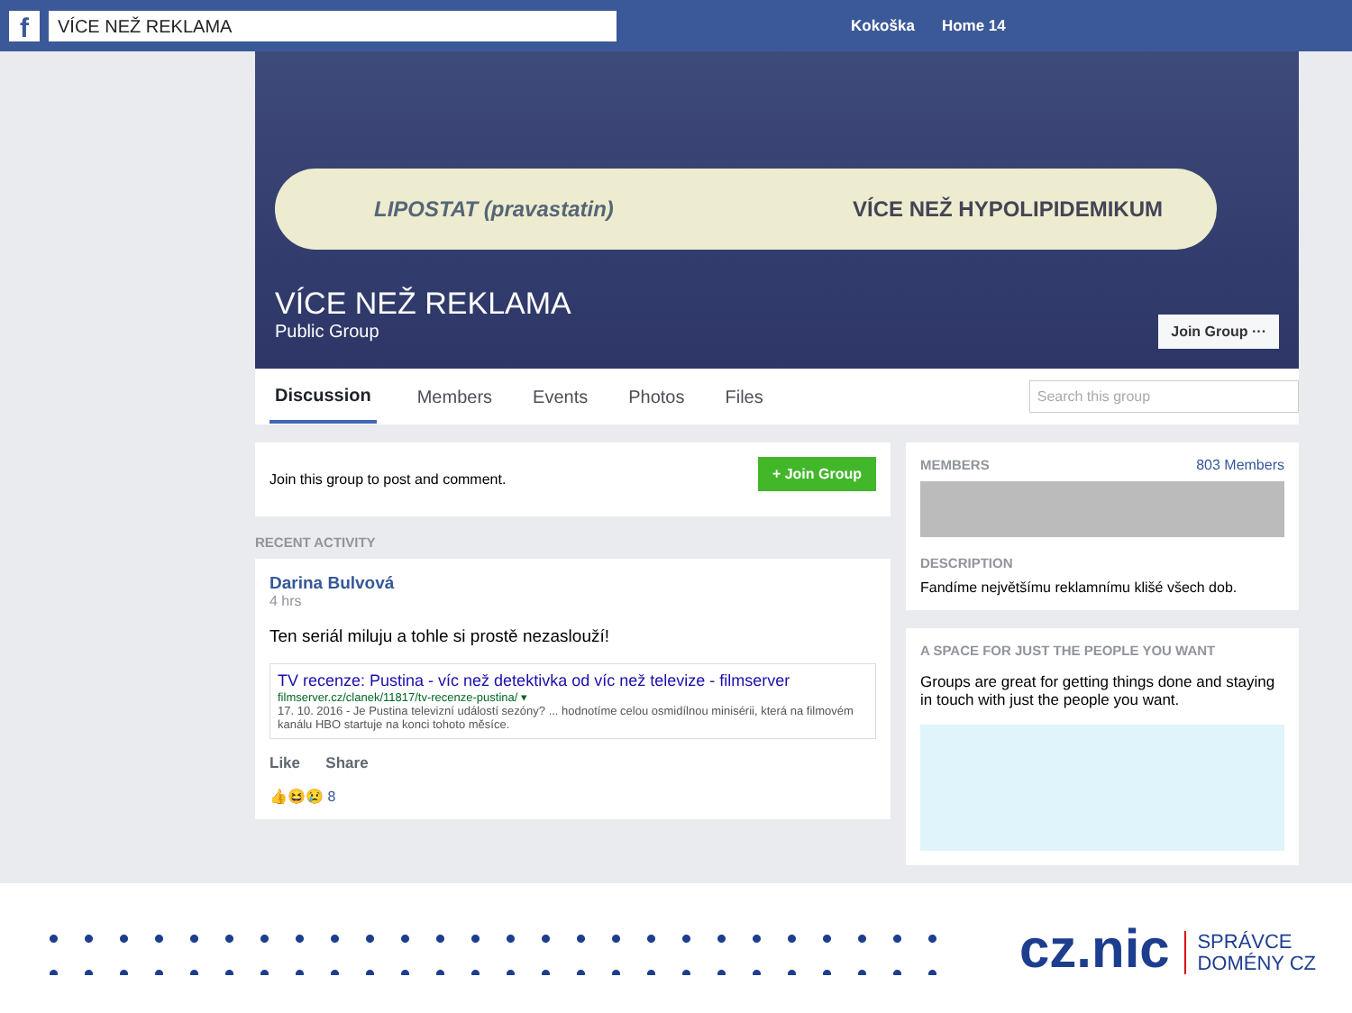f
VÍCE NEŽ REKLAMA
Kokoška Home 14
LIPOSTAT (pravastatin) VÍCE NEŽ HYPOLIPIDEMIKUM
VÍCE NEŽ REKLAMA
Public Group
Join Group ···
Discussion Members Events Photos Files Search this group
+ Join Group
Join this group to post and comment.
RECENT ACTIVITY
Darina Bulvová
4 hrs
Ten seriál miluju a tohle si prostě nezaslouží!
TV recenze: Pustina - víc než detektivka od víc než televize - filmserver
filmserver.cz/clanek/11817/tv-recenze-pustina/ ▾
17. 10. 2016 - Je Pustina televizní událostí sezóny? ... hodnotíme celou osmidílnou minisérii, která na filmovém kanálu HBO startuje na konci tohoto měsíce.
Like Share
👍😆😢 8
MEMBERS 803 Members
DESCRIPTION
Fandíme největšímu reklamnímu klišé všech dob.
A SPACE FOR JUST THE PEOPLE YOU WANT
Groups are great for getting things done and staying in touch with just the people you want.
cz.nic SPRÁVCE
DOMÉNY CZ